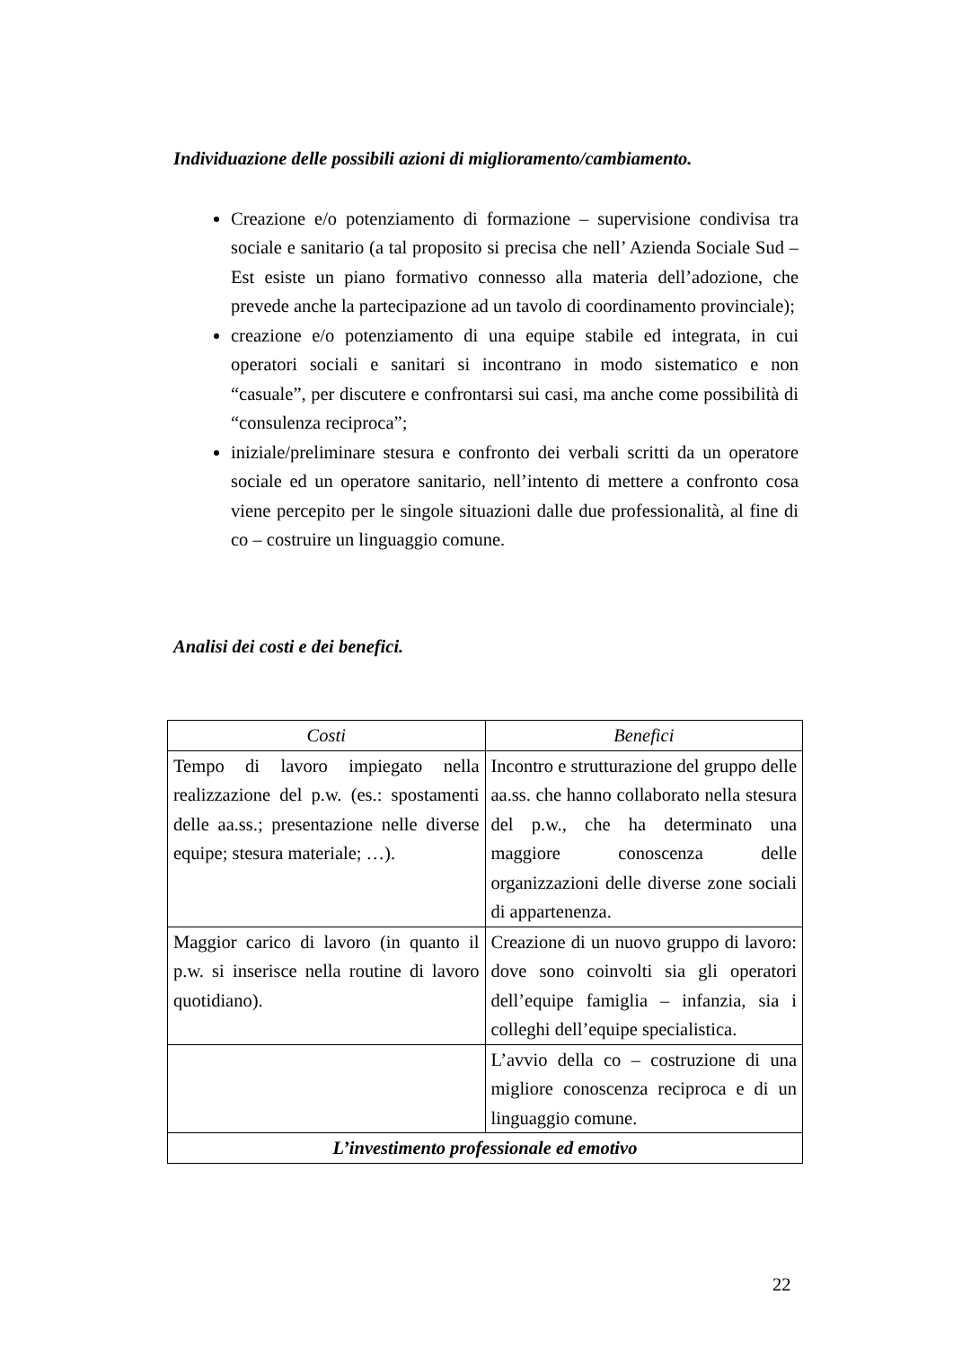Individuazione delle possibili azioni di miglioramento/cambiamento.
Creazione e/o potenziamento di formazione – supervisione condivisa tra sociale e sanitario (a tal proposito si precisa che nell’ Azienda Sociale Sud – Est esiste un piano formativo connesso alla materia dell’adozione, che prevede anche la partecipazione ad un tavolo di coordinamento provinciale);
creazione e/o potenziamento di una equipe stabile ed integrata, in cui operatori sociali e sanitari si incontrano in modo sistematico e non “casuale”, per discutere e confrontarsi sui casi, ma anche come possibilità di “consulenza reciproca”;
iniziale/preliminare stesura e confronto dei verbali scritti da un operatore sociale ed un operatore sanitario, nell’intento di mettere a confronto cosa viene percepito per le singole situazioni dalle due professionalità, al fine di co – costruire un linguaggio comune.
Analisi dei costi e dei benefici.
| Costi | Benefici |
| --- | --- |
| Tempo di lavoro impiegato nella realizzazione del p.w. (es.: spostamenti delle aa.ss.; presentazione nelle diverse equipe; stesura materiale; …). | Incontro e strutturazione del gruppo delle aa.ss. che hanno collaborato nella stesura del p.w., che ha determinato una maggiore conoscenza delle organizzazioni delle diverse zone sociali di appartenenza. |
| Maggior carico di lavoro (in quanto il p.w. si inserisce nella routine di lavoro quotidiano). | Creazione di un nuovo gruppo di lavoro: dove sono coinvolti sia gli operatori dell’equipe famiglia – infanzia, sia i colleghi dell’equipe specialistica. |
| | L’avvio della co – costruzione di una migliore conoscenza reciproca e di un linguaggio comune. |
| L’investimento professionale ed emotivo | |
22